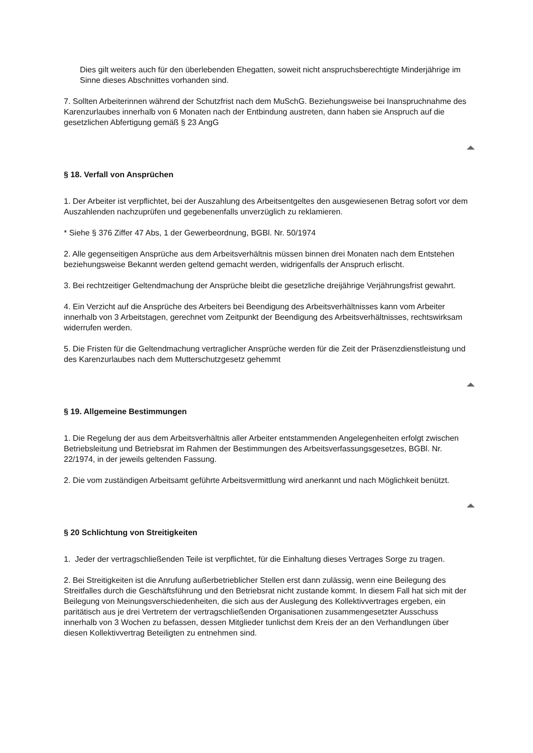Dies gilt weiters auch für den überlebenden Ehegatten, soweit nicht anspruchsberechtigte Minderjährige im Sinne dieses Abschnittes vorhanden sind.
7. Sollten Arbeiterinnen während der Schutzfrist nach dem MuSchG. Beziehungsweise bei Inanspruchnahme des Karenzurlaubes innerhalb von 6 Monaten nach der Entbindung austreten, dann haben sie Anspruch auf die gesetzlichen Abfertigung gemäß § 23 AngG
§ 18. Verfall von Ansprüchen
1. Der Arbeiter ist verpflichtet, bei der Auszahlung des Arbeitsentgeltes den ausgewiesenen Betrag sofort vor dem Auszahlenden nachzuprüfen und gegebenenfalls unverzüglich zu reklamieren.
* Siehe § 376 Ziffer 47 Abs, 1 der Gewerbeordnung, BGBl. Nr. 50/1974
2. Alle gegenseitigen Ansprüche aus dem Arbeitsverhältnis müssen binnen drei Monaten nach dem Entstehen beziehungsweise Bekannt werden geltend gemacht werden, widrigenfalls der Anspruch erlischt.
3. Bei rechtzeitiger Geltendmachung der Ansprüche bleibt die gesetzliche dreijährige Verjährungsfrist gewahrt.
4. Ein Verzicht auf die Ansprüche des Arbeiters bei Beendigung des Arbeitsverhältnisses kann vom Arbeiter innerhalb von 3 Arbeitstagen, gerechnet vom Zeitpunkt der Beendigung des Arbeitsverhältnisses, rechtswirksam widerrufen werden.
5. Die Fristen für die Geltendmachung vertraglicher Ansprüche werden für die Zeit der Präsenzdienstleistung und des Karenzurlaubes nach dem Mutterschutzgesetz gehemmt
§ 19. Allgemeine Bestimmungen
1. Die Regelung der aus dem Arbeitsverhältnis aller Arbeiter entstammenden Angelegenheiten erfolgt zwischen Betriebsleitung und Betriebsrat im Rahmen der Bestimmungen des Arbeitsverfassungsgesetzes, BGBl. Nr. 22/1974, in der jeweils geltenden Fassung.
2. Die vom zuständigen Arbeitsamt geführte Arbeitsvermittlung wird anerkannt und nach Möglichkeit benützt.
§ 20 Schlichtung von Streitigkeiten
1. Jeder der vertragschließenden Teile ist verpflichtet, für die Einhaltung dieses Vertrages Sorge zu tragen.
2. Bei Streitigkeiten ist die Anrufung außerbetrieblicher Stellen erst dann zulässig, wenn eine Beilegung des Streitfalles durch die Geschäftsführung und den Betriebsrat nicht zustande kommt. In diesem Fall hat sich mit der Beilegung von Meinungsverschiedenheiten, die sich aus der Auslegung des Kollektivvertrages ergeben, ein paritätisch aus je drei Vertretern der vertragschließenden Organisationen zusammengesetzter Ausschuss innerhalb von 3 Wochen zu befassen, dessen Mitglieder tunlichst dem Kreis der an den Verhandlungen über diesen Kollektivvertrag Beteiligten zu entnehmen sind.